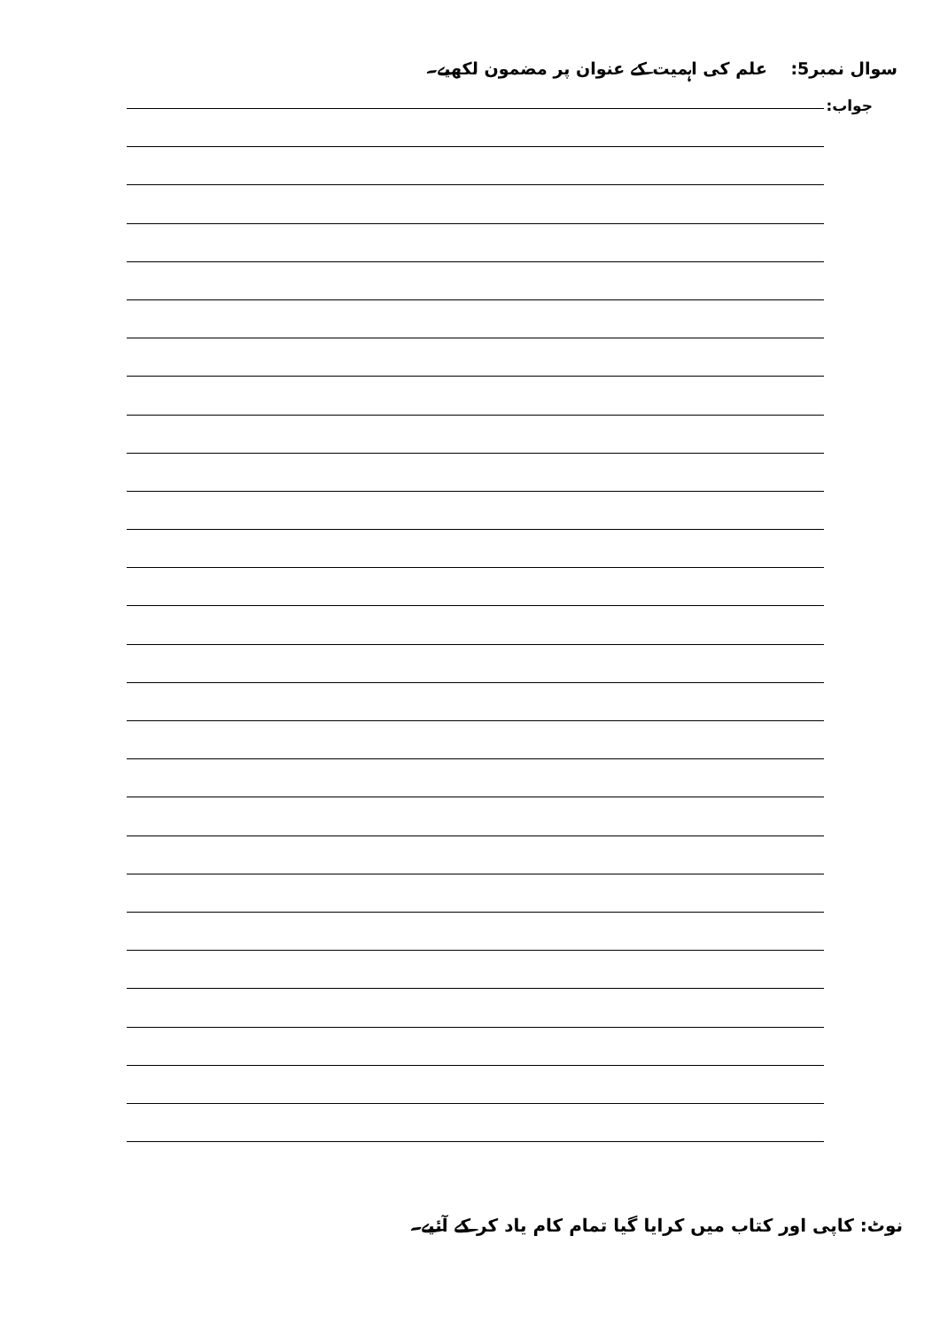سوال نمبر5: علم کی اہمیت کے عنوان پر مضمون لکھیے۔
جواب:
نوٹ: کاپی اور کتاب میں کرایا گیا تمام کام یاد کر کے آئیے۔